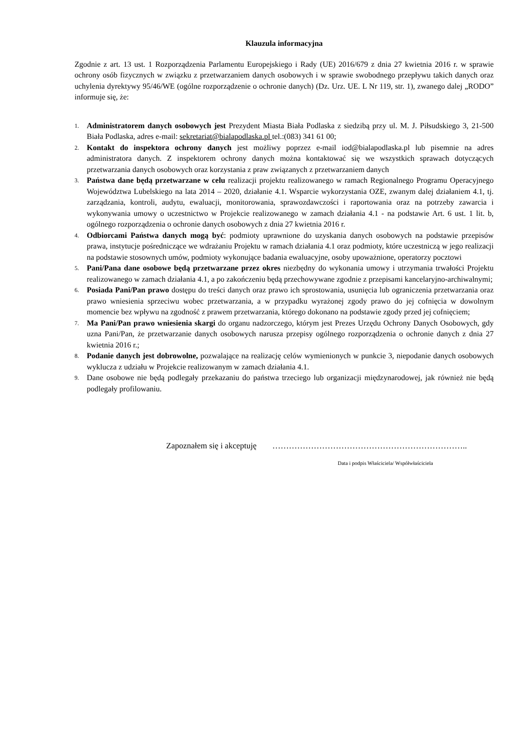Klauzula informacyjna
Zgodnie z art. 13 ust. 1 Rozporządzenia Parlamentu Europejskiego i Rady (UE) 2016/679 z dnia 27 kwietnia 2016 r. w sprawie ochrony osób fizycznych w związku z przetwarzaniem danych osobowych i w sprawie swobodnego przepływu takich danych oraz uchylenia dyrektywy 95/46/WE (ogólne rozporządzenie o ochronie danych) (Dz. Urz. UE. L Nr 119, str. 1), zwanego dalej „RODO” informuje się, że:
1. Administratorem danych osobowych jest Prezydent Miasta Biała Podlaska z siedzibą przy ul. M. J. Piłsudskiego 3, 21-500 Biała Podlaska, adres e-mail: sekretariat@bialapodlaska.pl tel.:(083) 341 61 00;
2. Kontakt do inspektora ochrony danych jest możliwy poprzez e-mail iod@bialapodlaska.pl lub pisemnie na adres administratora danych. Z inspektorem ochrony danych można kontaktować się we wszystkich sprawach dotyczących przetwarzania danych osobowych oraz korzystania z praw związanych z przetwarzaniem danych
3. Państwa dane będą przetwarzane w celu realizacji projektu realizowanego w ramach Regionalnego Programu Operacyjnego Województwa Lubelskiego na lata 2014 – 2020, działanie 4.1. Wsparcie wykorzystania OZE, zwanym dalej działaniem 4.1, tj. zarządzania, kontroli, audytu, ewaluacji, monitorowania, sprawozdawczości i raportowania oraz na potrzeby zawarcia i wykonywania umowy o uczestnictwo w Projekcie realizowanego w zamach działania 4.1 - na podstawie Art. 6 ust. 1 lit. b, ogólnego rozporządzenia o ochronie danych osobowych z dnia 27 kwietnia 2016 r.
4. Odbiorcami Państwa danych mogą być: podmioty uprawnione do uzyskania danych osobowych na podstawie przepisów prawa, instytucje pośredniczące we wdrażaniu Projektu w ramach działania 4.1 oraz podmioty, które uczestniczą w jego realizacji na podstawie stosownych umów, podmioty wykonujące badania ewaluacyjne, osoby upoważnione, operatorzy pocztowi
5. Pani/Pana dane osobowe będą przetwarzane przez okres niezbędny do wykonania umowy i utrzymania trwałości Projektu realizowanego w zamach działania 4.1, a po zakończeniu będą przechowywane zgodnie z przepisami kancelaryjno-archiwalnymi;
6. Posiada Pani/Pan prawo dostępu do treści danych oraz prawo ich sprostowania, usunięcia lub ograniczenia przetwarzania oraz prawo wniesienia sprzeciwu wobec przetwarzania, a w przypadku wyrażonej zgody prawo do jej cofnięcia w dowolnym momencie bez wpływu na zgodność z prawem przetwarzania, którego dokonano na podstawie zgody przed jej cofnięciem;
7. Ma Pani/Pan prawo wniesienia skargi do organu nadzorczego, którym jest Prezes Urzędu Ochrony Danych Osobowych, gdy uzna Pani/Pan, że przetwarzanie danych osobowych narusza przepisy ogólnego rozporządzenia o ochronie danych z dnia 27 kwietnia 2016 r.;
8. Podanie danych jest dobrowolne, pozwalające na realizację celów wymienionych w punkcie 3, niepodanie danych osobowych wyklucza z udziału w Projekcie realizowanym w zamach działania 4.1.
9. Dane osobowe nie będą podlegały przekazaniu do państwa trzeciego lub organizacji międzynarodowej, jak również nie będą podlegały profilowaniu.
Zapoznałem się i akceptuję ……………………………………………………………..
Data i podpis Właściciela/ Współwłaściciela